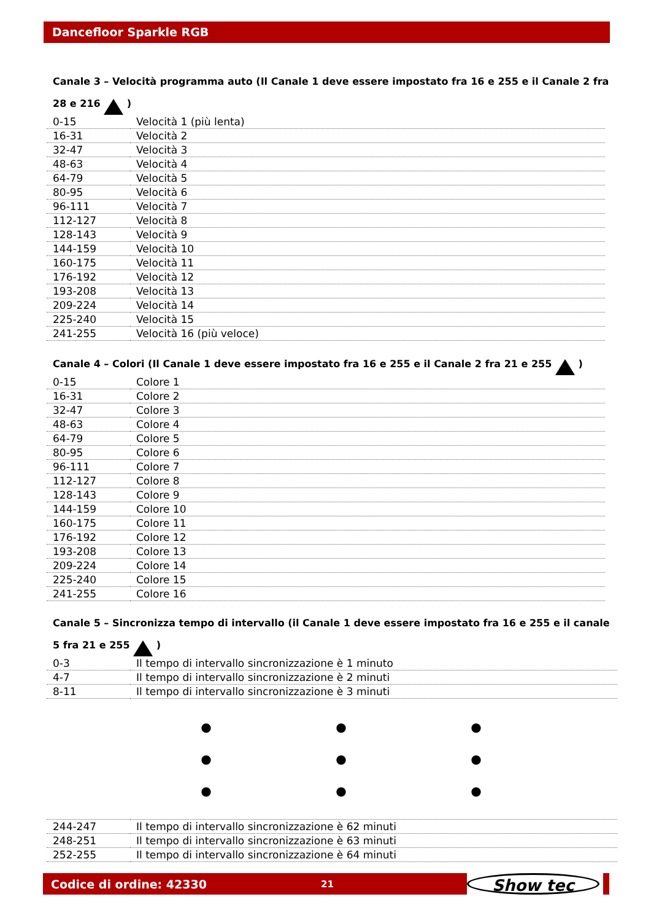Dancefloor Sparkle RGB
Canale 3 – Velocità programma auto (Il Canale 1 deve essere impostato fra 16 e 255 e il Canale 2 fra 28 e 216 )
| 0-15 | Velocità 1 (più lenta) |
| 16-31 | Velocità 2 |
| 32-47 | Velocità 3 |
| 48-63 | Velocità 4 |
| 64-79 | Velocità 5 |
| 80-95 | Velocità 6 |
| 96-111 | Velocità 7 |
| 112-127 | Velocità 8 |
| 128-143 | Velocità 9 |
| 144-159 | Velocità 10 |
| 160-175 | Velocità 11 |
| 176-192 | Velocità 12 |
| 193-208 | Velocità 13 |
| 209-224 | Velocità 14 |
| 225-240 | Velocità 15 |
| 241-255 | Velocità 16 (più veloce) |
Canale 4 – Colori (Il Canale 1 deve essere impostato fra 16 e 255 e il Canale 2 fra 21 e 255 )
| 0-15 | Colore 1 |
| 16-31 | Colore 2 |
| 32-47 | Colore 3 |
| 48-63 | Colore 4 |
| 64-79 | Colore 5 |
| 80-95 | Colore 6 |
| 96-111 | Colore 7 |
| 112-127 | Colore 8 |
| 128-143 | Colore 9 |
| 144-159 | Colore 10 |
| 160-175 | Colore 11 |
| 176-192 | Colore 12 |
| 193-208 | Colore 13 |
| 209-224 | Colore 14 |
| 225-240 | Colore 15 |
| 241-255 | Colore 16 |
Canale 5 – Sincronizza tempo di intervallo (il Canale 1 deve essere impostato fra 16 e 255 e il canale 5 fra 21 e 255 )
| 0-3 | Il tempo di intervallo sincronizzazione è 1 minuto |
| 4-7 | Il tempo di intervallo sincronizzazione è 2 minuti |
| 8-11 | Il tempo di intervallo sincronizzazione è 3 minuti |
●
●
●
●
●
●
●
●
●
| 244-247 | Il tempo di intervallo sincronizzazione è 62 minuti |
| 248-251 | Il tempo di intervallo sincronizzazione è 63 minuti |
| 252-255 | Il tempo di intervallo sincronizzazione è 64 minuti |
Codice di ordine: 42330 21
Show tec